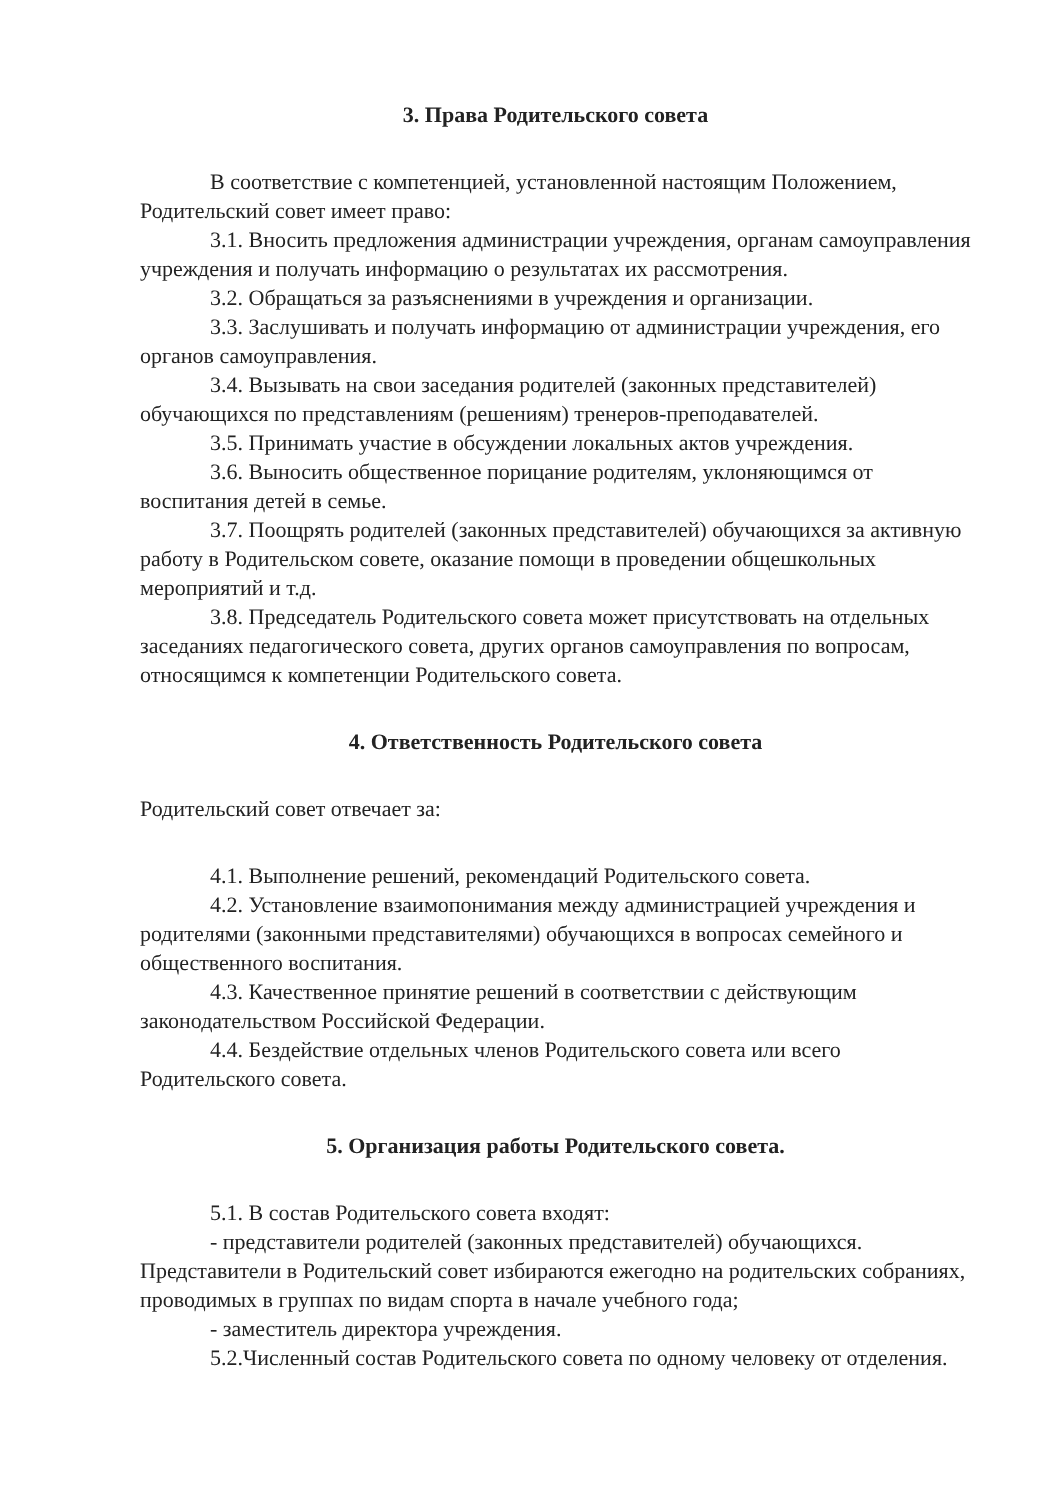3. Права Родительского совета
В соответствие с компетенцией, установленной настоящим Положением, Родительский совет имеет право:
3.1. Вносить предложения администрации учреждения, органам самоуправления учреждения и получать информацию о результатах их рассмотрения.
3.2. Обращаться за разъяснениями в учреждения и организации.
3.3. Заслушивать и получать информацию от администрации учреждения, его органов самоуправления.
3.4. Вызывать на свои заседания родителей (законных представителей) обучающихся по представлениям (решениям) тренеров-преподавателей.
3.5. Принимать участие в обсуждении локальных актов учреждения.
3.6. Выносить общественное порицание родителям, уклоняющимся от воспитания детей в семье.
3.7. Поощрять родителей (законных представителей) обучающихся за активную работу в Родительском совете, оказание помощи в проведении общешкольных мероприятий и т.д.
3.8. Председатель Родительского совета может присутствовать на отдельных заседаниях педагогического совета, других органов самоуправления по вопросам, относящимся к компетенции Родительского совета.
4. Ответственность Родительского совета
Родительский совет отвечает за:
4.1. Выполнение решений, рекомендаций Родительского совета.
4.2. Установление взаимопонимания между администрацией учреждения и родителями (законными представителями) обучающихся в вопросах семейного и общественного воспитания.
4.3. Качественное принятие решений в соответствии с действующим законодательством Российской Федерации.
4.4. Бездействие отдельных членов Родительского совета или всего Родительского совета.
5. Организация работы Родительского совета.
5.1. В состав Родительского совета входят:
- представители родителей (законных представителей) обучающихся. Представители в Родительский совет избираются ежегодно на родительских собраниях, проводимых в группах по видам спорта в начале учебного года;
- заместитель директора учреждения.
5.2.Численный состав Родительского совета по одному человеку от отделения.